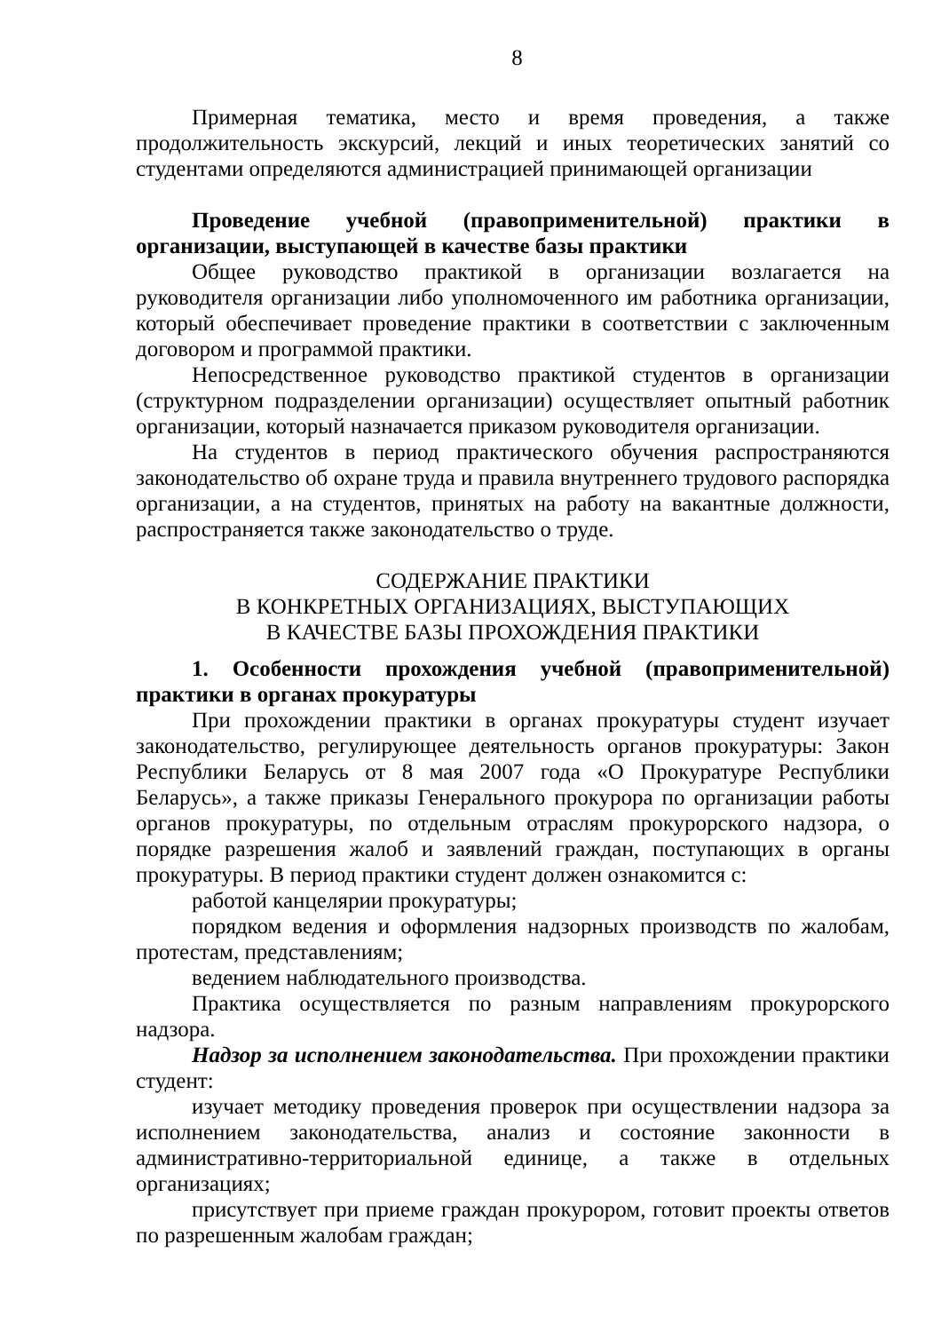8
Примерная тематика, место и время проведения, а также продолжительность экскурсий, лекций и иных теоретических занятий со студентами определяются администрацией принимающей организации
Проведение учебной (правоприменительной) практики в организации, выступающей в качестве базы практики
Общее руководство практикой в организации возлагается на руководителя организации либо уполномоченного им работника организации, который обеспечивает проведение практики в соответствии с заключенным договором и программой практики.
Непосредственное руководство практикой студентов в организации (структурном подразделении организации) осуществляет опытный работник организации, который назначается приказом руководителя организации.
На студентов в период практического обучения распространяются законодательство об охране труда и правила внутреннего трудового распорядка организации, а на студентов, принятых на работу на вакантные должности, распространяется также законодательство о труде.
СОДЕРЖАНИЕ ПРАКТИКИ
В КОНКРЕТНЫХ ОРГАНИЗАЦИЯХ, ВЫСТУПАЮЩИХ
В КАЧЕСТВЕ БАЗЫ ПРОХОЖДЕНИЯ ПРАКТИКИ
1. Особенности прохождения учебной (правоприменительной) практики в органах прокуратуры
При прохождении практики в органах прокуратуры студент изучает законодательство, регулирующее деятельность органов прокуратуры: Закон Республики Беларусь от 8 мая 2007 года «О Прокуратуре Республики Беларусь», а также приказы Генерального прокурора по организации работы органов прокуратуры, по отдельным отраслям прокурорского надзора, о порядке разрешения жалоб и заявлений граждан, поступающих в органы прокуратуры. В период практики студент должен ознакомится с:
работой канцелярии прокуратуры;
порядком ведения и оформления надзорных производств по жалобам, протестам, представлениям;
ведением наблюдательного производства.
Практика осуществляется по разным направлениям прокурорского надзора.
Надзор за исполнением законодательства. При прохождении практики студент:
изучает методику проведения проверок при осуществлении надзора за исполнением законодательства, анализ и состояние законности в административно-территориальной единице, а также в отдельных организациях;
присутствует при приеме граждан прокурором, готовит проекты ответов по разрешенным жалобам граждан;